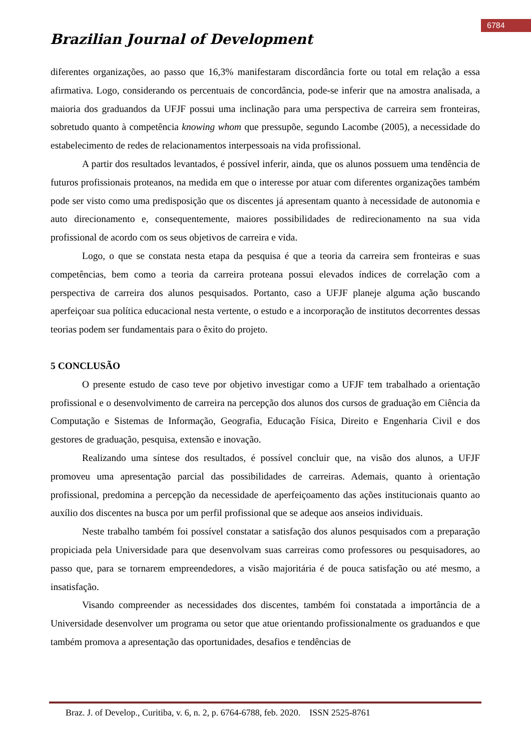6784
Brazilian Journal of Development
diferentes organizações, ao passo que 16,3% manifestaram discordância forte ou total em relação a essa afirmativa. Logo, considerando os percentuais de concordância, pode-se inferir que na amostra analisada, a maioria dos graduandos da UFJF possui uma inclinação para uma perspectiva de carreira sem fronteiras, sobretudo quanto à competência knowing whom que pressupõe, segundo Lacombe (2005), a necessidade do estabelecimento de redes de relacionamentos interpessoais na vida profissional.
A partir dos resultados levantados, é possível inferir, ainda, que os alunos possuem uma tendência de futuros profissionais proteanos, na medida em que o interesse por atuar com diferentes organizações também pode ser visto como uma predisposição que os discentes já apresentam quanto à necessidade de autonomia e auto direcionamento e, consequentemente, maiores possibilidades de redirecionamento na sua vida profissional de acordo com os seus objetivos de carreira e vida.
Logo, o que se constata nesta etapa da pesquisa é que a teoria da carreira sem fronteiras e suas competências, bem como a teoria da carreira proteana possui elevados índices de correlação com a perspectiva de carreira dos alunos pesquisados. Portanto, caso a UFJF planeje alguma ação buscando aperfeiçoar sua política educacional nesta vertente, o estudo e a incorporação de institutos decorrentes dessas teorias podem ser fundamentais para o êxito do projeto.
5 CONCLUSÃO
O presente estudo de caso teve por objetivo investigar como a UFJF tem trabalhado a orientação profissional e o desenvolvimento de carreira na percepção dos alunos dos cursos de graduação em Ciência da Computação e Sistemas de Informação, Geografia, Educação Física, Direito e Engenharia Civil e dos gestores de graduação, pesquisa, extensão e inovação.
Realizando uma síntese dos resultados, é possível concluir que, na visão dos alunos, a UFJF promoveu uma apresentação parcial das possibilidades de carreiras. Ademais, quanto à orientação profissional, predomina a percepção da necessidade de aperfeiçoamento das ações institucionais quanto ao auxílio dos discentes na busca por um perfil profissional que se adeque aos anseios individuais.
Neste trabalho também foi possível constatar a satisfação dos alunos pesquisados com a preparação propiciada pela Universidade para que desenvolvam suas carreiras como professores ou pesquisadores, ao passo que, para se tornarem empreendedores, a visão majoritária é de pouca satisfação ou até mesmo, a insatisfação.
Visando compreender as necessidades dos discentes, também foi constatada a importância de a Universidade desenvolver um programa ou setor que atue orientando profissionalmente os graduandos e que também promova a apresentação das oportunidades, desafios e tendências de
Braz. J. of Develop., Curitiba, v. 6, n. 2, p. 6764-6788, feb. 2020. ISSN 2525-8761